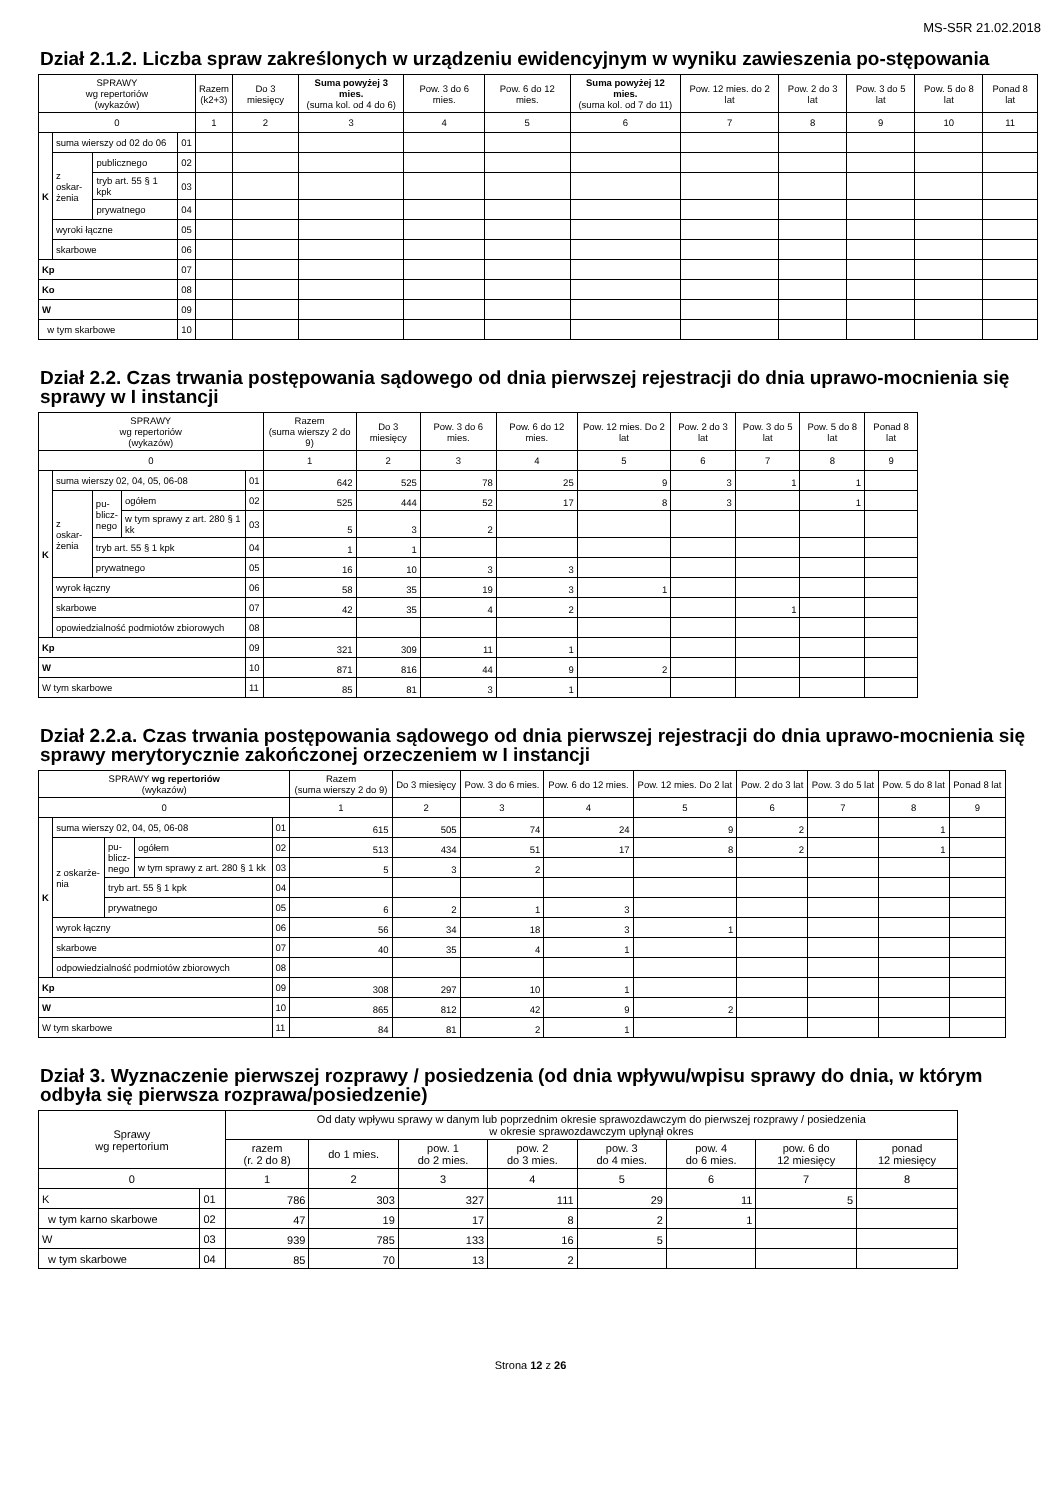MS-S5R 21.02.2018
Dział 2.1.2. Liczba spraw zakreślonych w urządzeniu ewidencyjnym w wyniku zawieszenia po-stępowania
| SPRAWY wg repertoriów (wykazów) | | | | Razem (k2+3) | Do 3 miesięcy | Suma powyżej 3 mies. (suma kol. od 4 do 6) | Pow. 3 do 6 mies. | Pow. 6 do 12 mies. | Suma powyżej 12 mies. (suma kol. od 7 do 11) | Pow. 12 mies. do 2 lat | Pow. 2 do 3 lat | Pow. 3 do 5 lat | Pow. 5 do 8 lat | Ponad 8 lat |
| --- | --- | --- | --- | --- | --- | --- | --- | --- | --- | --- | --- | --- | --- | --- |
| 0 | | | | 1 | 2 | 3 | 4 | 5 | 6 | 7 | 8 | 9 | 10 | 11 |
| K | suma wierszy od 02 do 06 | | 01 | | | | | | | | | | | |
| | z oskar- żenia | publicznego | 02 | | | | | | | | | | | |
| | | tryb art. 55 § 1 kpk | 03 | | | | | | | | | | | |
| | | prywatnego | 04 | | | | | | | | | | | |
| | wyroki łączne | | 05 | | | | | | | | | | | |
| | skarbowe | | 06 | | | | | | | | | | | |
| Kp | | | 07 | | | | | | | | | | | |
| Ko | | | 08 | | | | | | | | | | | |
| W | | | 09 | | | | | | | | | | | |
| w tym skarbowe | | | 10 | | | | | | | | | | | |
Dział 2.2. Czas trwania postępowania sądowego od dnia pierwszej rejestracji do dnia uprawo-mocnienia się sprawy w I instancji
| SPRAWY wg repertoriów (wykazów) | | | | | Razem (suma wierszy 2 do 9) | Do 3 miesięcy | Pow. 3 do 6 mies. | Pow. 6 do 12 mies. | Pow. 12 mies. Do 2 lat | Pow. 2 do 3 lat | Pow. 3 do 5 lat | Pow. 5 do 8 lat | Ponad 8 lat |
| --- | --- | --- | --- | --- | --- | --- | --- | --- | --- | --- | --- | --- | --- |
| 0 | | | | | 1 | 2 | 3 | 4 | 5 | 6 | 7 | 8 | 9 |
| K | suma wierszy 02, 04, 05, 06-08 | | | 01 | 642 | 525 | 78 | 25 | 9 | 3 | 1 | 1 | |
| | z oskar- żenia | pu- blicz- nego | ogółem | 02 | 525 | 444 | 52 | 17 | 8 | 3 | | 1 | |
| | | | w tym sprawy z art. 280 § 1 kk | 03 | 5 | 3 | 2 | | | | | | |
| | | tryb art. 55 § 1 kpk | | 04 | 1 | 1 | | | | | | | |
| | | prywatnego | | 05 | 16 | 10 | 3 | 3 | | | | | |
| | wyrok łączny | | | 06 | 58 | 35 | 19 | 3 | 1 | | | | |
| | skarbowe | | | 07 | 42 | 35 | 4 | 2 | | | 1 | | |
| | opowiedzialność podmiotów zbiorowych | | | 08 | | | | | | | | | |
| Kp | | | | 09 | 321 | 309 | 11 | 1 | | | | | |
| W | | | | 10 | 871 | 816 | 44 | 9 | 2 | | | | |
| W tym skarbowe | | | | 11 | 85 | 81 | 3 | 1 | | | | | |
Dział 2.2.a. Czas trwania postępowania sądowego od dnia pierwszej rejestracji do dnia uprawo-mocnienia się sprawy merytorycznie zakończonej orzeczeniem w I instancji
| SPRAWY wg repertoriów (wykazów) | | | | | Razem (suma wierszy 2 do 9) | Do 3 miesięcy | Pow. 3 do 6 mies. | Pow. 6 do 12 mies. | Pow. 12 mies. Do 2 lat | Pow. 2 do 3 lat | Pow. 3 do 5 lat | Pow. 5 do 8 lat | Ponad 8 lat |
| --- | --- | --- | --- | --- | --- | --- | --- | --- | --- | --- | --- | --- | --- |
| 0 | | | | | 1 | 2 | 3 | 4 | 5 | 6 | 7 | 8 | 9 |
| K | suma wierszy 02, 04, 05, 06-08 | | | 01 | 615 | 505 | 74 | 24 | 9 | 2 | | 1 | |
| | z oskarże- nia | pu- blicz- nego | ogółem | 02 | 513 | 434 | 51 | 17 | 8 | 2 | | 1 | |
| | | | w tym sprawy z art. 280 § 1 kk | 03 | 5 | 3 | 2 | | | | | | |
| | | tryb art. 55 § 1 kpk | | 04 | | | | | | | | | |
| | | prywatnego | | 05 | 6 | 2 | 1 | 3 | | | | | |
| | wyrok łączny | | | 06 | 56 | 34 | 18 | 3 | 1 | | | | |
| | skarbowe | | | 07 | 40 | 35 | 4 | 1 | | | | | |
| | odpowiedzialność podmiotów zbiorowych | | | 08 | | | | | | | | | |
| Kp | | | | 09 | 308 | 297 | 10 | 1 | | | | | |
| W | | | | 10 | 865 | 812 | 42 | 9 | 2 | | | | |
| W tym skarbowe | | | | 11 | 84 | 81 | 2 | 1 | | | | | |
Dział 3. Wyznaczenie pierwszej rozprawy / posiedzenia (od dnia wpływu/wpisu sprawy do dnia, w którym odbyła się pierwsza rozprawa/posiedzenie)
| Sprawy wg repertorium | | Od daty wpływu sprawy w danym lub poprzednim okresie sprawozdawczym do pierwszej rozprawy / posiedzenia w okresie sprawozdawczym upłynął okres | | | | | | | |
| --- | --- | --- | --- | --- | --- | --- | --- | --- | --- |
| | | razem (r. 2 do 8) | do 1 mies. | pow. 1 do 2 mies. | pow. 2 do 3 mies. | pow. 3 do 4 mies. | pow. 4 do 6 mies. | pow. 6 do 12 miesięcy | ponad 12 miesięcy |
| 0 | | 1 | 2 | 3 | 4 | 5 | 6 | 7 | 8 |
| K | 01 | 786 | 303 | 327 | 111 | 29 | 11 | 5 | |
| w tym karno skarbowe | 02 | 47 | 19 | 17 | 8 | 2 | 1 | | |
| W | 03 | 939 | 785 | 133 | 16 | 5 | | | |
| w tym skarbowe | 04 | 85 | 70 | 13 | 2 | | | | |
Strona 12 z 26